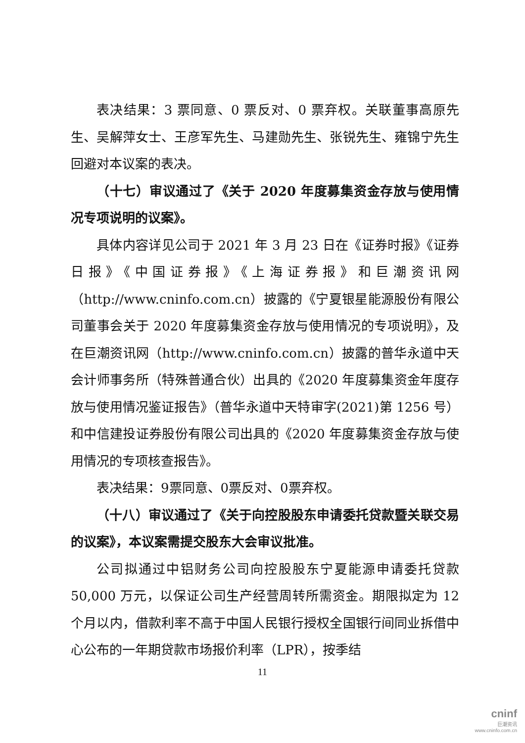表决结果：3 票同意、0 票反对、0 票弃权。关联董事高原先生、吴解萍女士、王彦军先生、马建勋先生、张锐先生、雍锦宁先生回避对本议案的表决。
（十七）审议通过了《关于 2020 年度募集资金存放与使用情况专项说明的议案》。
具体内容详见公司于 2021 年 3 月 23 日在《证券时报》《证券日报》《中国证券报》《上海证券报》和巨潮资讯网（http://www.cninfo.com.cn）披露的《宁夏银星能源股份有限公司董事会关于 2020 年度募集资金存放与使用情况的专项说明》，及在巨潮资讯网（http://www.cninfo.com.cn）披露的普华永道中天会计师事务所（特殊普通合伙）出具的《2020 年度募集资金年度存放与使用情况鉴证报告》（普华永道中天特审字(2021)第 1256 号）和中信建投证券股份有限公司出具的《2020 年度募集资金存放与使用情况的专项核查报告》。
表决结果：9票同意、0票反对、0票弃权。
（十八）审议通过了《关于向控股股东申请委托贷款暨关联交易的议案》，本议案需提交股东大会审议批准。
公司拟通过中铝财务公司向控股股东宁夏能源申请委托贷款 50,000 万元，以保证公司生产经营周转所需资金。期限拟定为 12 个月以内，借款利率不高于中国人民银行授权全国银行间同业拆借中心公布的一年期贷款市场报价利率（LPR），按季结
11
cninf
巨潮资讯
www.cninfo.com.cn